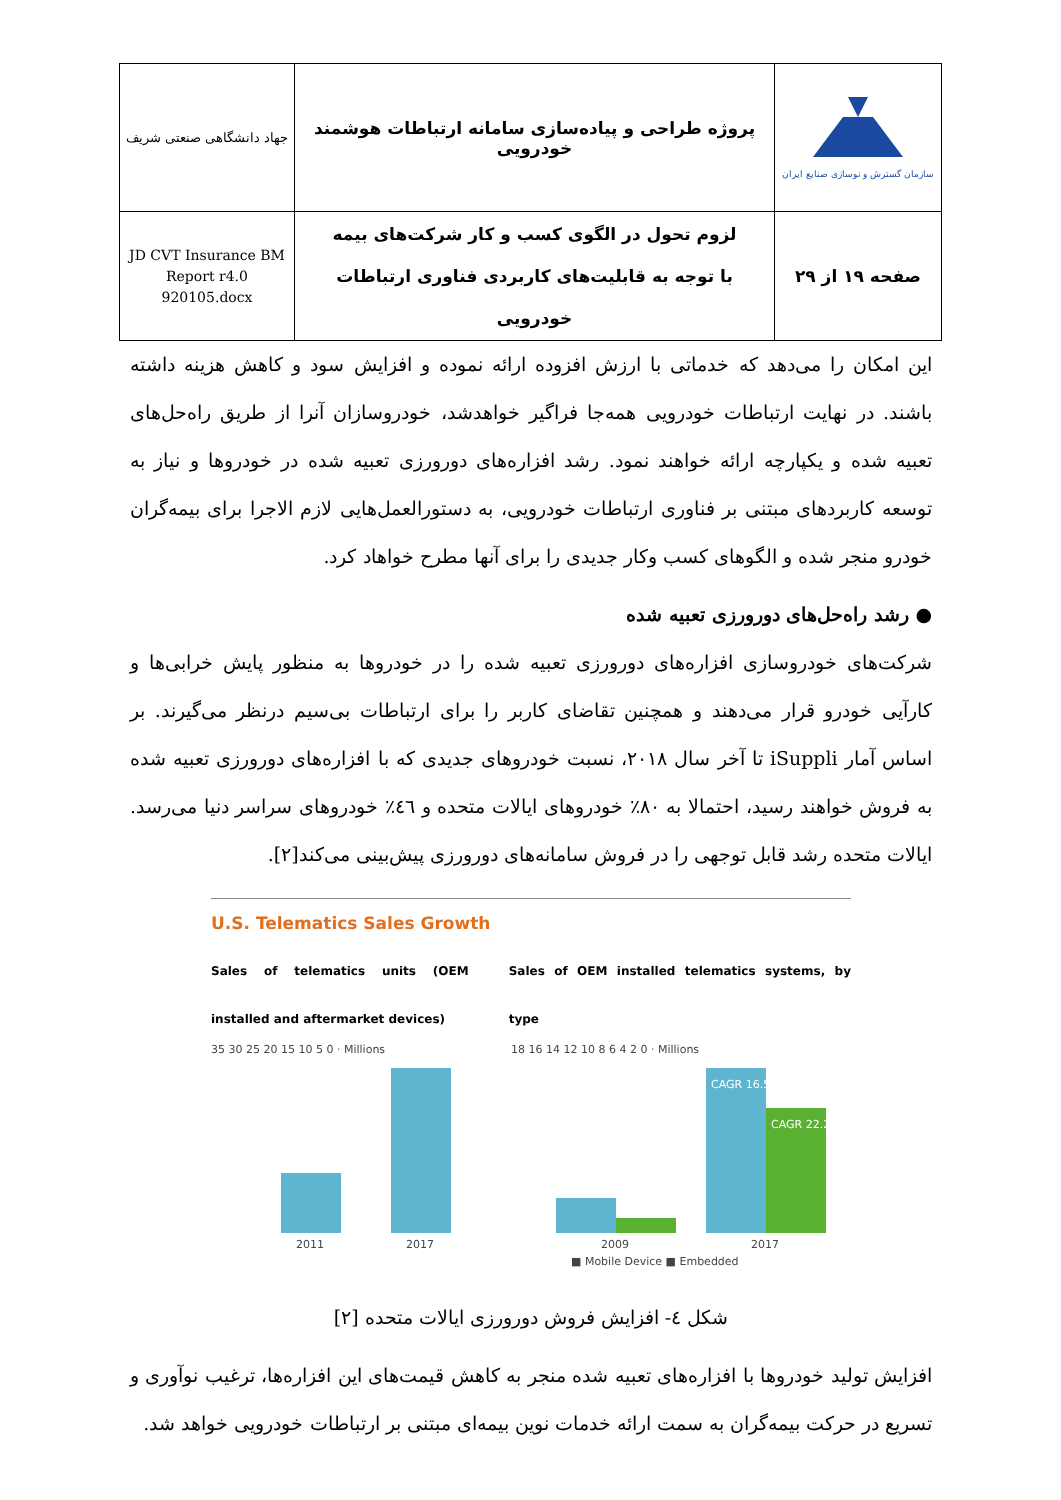| جهاد دانشگاهی صنعتی شریف | پروژه طراحی و پیاده‌سازی سامانه ارتباطات هوشمند خودرویی | سازمان گسترش و نوسازی صنایع ایران |
| JD CVT Insurance BM Report r4.0 920105.docx | لزوم تحول در الگوی کسب و کار شرکت‌های بیمه با توجه به قابلیت‌های کاربردی فناوری ارتباطات خودرویی | صفحه ۱۹ از ۲۹ |
این امکان را می‌دهد که خدماتی با ارزش افزوده ارائه نموده و افزایش سود و کاهش هزینه داشته باشند. در نهایت ارتباطات خودرویی همه‌جا فراگیر خواهدشد، خودروسازان آنرا از طریق راه‌حل‌های تعبیه شده و یکپارچه ارائه خواهند نمود. رشد افزاره‌های دورورزی تعبیه شده در خودروها و نیاز به توسعه کاربردهای مبتنی بر فناوری ارتباطات خودرویی، به دستورالعمل‌هایی لازم الاجرا برای بیمه‌گران خودرو منجر شده و الگوهای کسب وکار جدیدی را برای آنها مطرح خواهاد کرد.
● رشد راه‌حل‌های دورورزی تعبیه شده
شرکت‌های خودروسازی افزاره‌های دورورزی تعبیه شده را در خودروها به منظور پایش خرابی‌ها و کارآیی خودرو قرار می‌دهند و همچنین تقاضای کاربر را برای ارتباطات بی‌سیم درنظر می‌گیرند. بر اساس آمار iSuppli تا آخر سال ۲۰۱۸، نسبت خودروهای جدیدی که با افزاره‌های دورورزی تعبیه شده به فروش خواهند رسید، احتمالا به ۸۰٪ خودروهای ایالات متحده و ٤٦٪ خودروهای سراسر دنیا می‌رسد. ایالات متحده رشد قابل توجهی را در فروش سامانه‌های دورورزی پیش‌بینی می‌کند[۲].
U.S. Telematics Sales Growth
Sales of telematics units (OEM installed and aftermarket devices)
Sales of OEM installed telematics systems, by type
35 30 25 20 15 10 5 0 · Millions
2011
2017
18 16 14 12 10 8 6 4 2 0 · Millions
CAGR 16.5%
CAGR 22.2%
2009
2017
■ Mobile Device ■ Embedded
شکل ٤- افزایش فروش دورورزی ایالات متحده [۲]
افزایش تولید خودروها با افزاره‌های تعبیه شده منجر به کاهش قیمت‌های این افزاره‌ها، ترغیب نوآوری و تسریع در حرکت بیمه‌گران به سمت ارائه خدمات نوین بیمه‌ای مبتنی بر ارتباطات خودرویی خواهد شد.